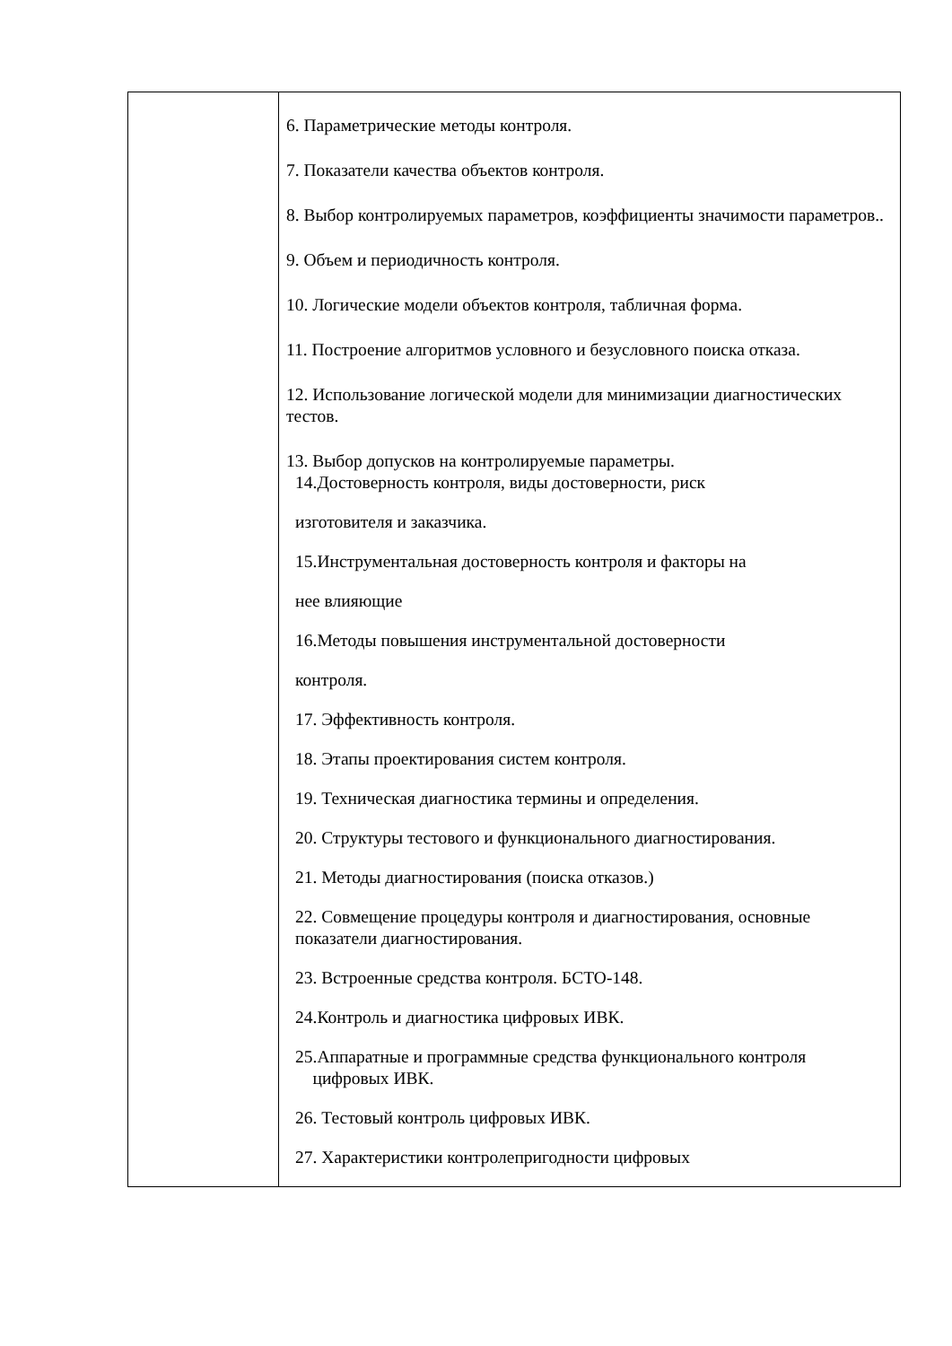| | 6. Параметрические методы контроля. 7. Показатели качества объектов контроля. 8. Выбор контролируемых параметров, коэффициенты значимости параметров.. 9. Объем и периодичность контроля. 10. Логические модели объектов контроля, табличная форма. 11. Построение алгоритмов условного и безусловного поиска отказа. 12. Использование логической модели для минимизации диагностических тестов. 13. Выбор допусков на контролируемые параметры. 14.Достоверность контроля, виды достоверности, риск изготовителя и заказчика. 15.Инструментальная достоверность контроля и факторы на нее влияющие 16.Методы повышения инструментальной достоверности контроля. 17. Эффективность контроля. 18. Этапы проектирования систем контроля. 19. Техническая диагностика термины и определения. 20. Структуры тестового и функционального диагностирования. 21. Методы диагностирования (поиска отказов.) 22. Совмещение процедуры контроля и диагностирования, основные показатели диагностирования. 23. Встроенные средства контроля. БСТО-148. 24.Контроль и диагностика цифровых ИВК. 25.Аппаратные и программные средства функционального контроля цифровых ИВК. 26. Тестовый контроль цифровых ИВК. 27. Характеристики контролепригодности цифровых |